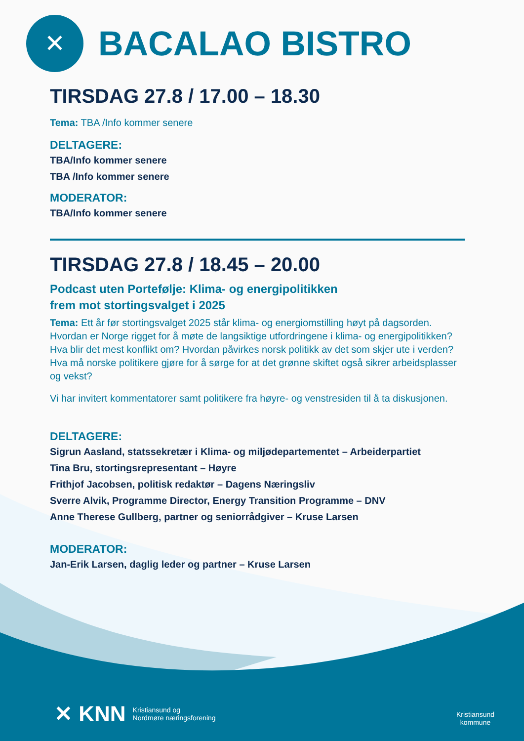✕
BACALAO BISTRO
TIRSDAG 27.8 / 17.00 – 18.30
Tema: TBA /Info kommer senere
DELTAGERE:
TBA/Info kommer senere
TBA /Info kommer senere
MODERATOR:
TBA/Info kommer senere
TIRSDAG 27.8 / 18.45 – 20.00
Podcast uten Portefølje: Klima- og energipolitikken
frem mot stortingsvalget i 2025
Tema: Ett år før stortingsvalget 2025 står klima- og energiomstilling høyt på dagsorden. Hvordan er Norge rigget for å møte de langsiktige utfordringene i klima- og energipolitikken? Hva blir det mest konflikt om? Hvordan påvirkes norsk politikk av det som skjer ute i verden? Hva må norske politikere gjøre for å sørge for at det grønne skiftet også sikrer arbeidsplasser og vekst?
Vi har invitert kommentatorer samt politikere fra høyre- og venstresiden til å ta diskusjonen.
DELTAGERE:
Sigrun Aasland, statssekretær i Klima- og miljødepartementet – Arbeiderpartiet
Tina Bru, stortingsrepresentant – Høyre
Frithjof Jacobsen, politisk redaktør – Dagens Næringsliv
Sverre Alvik, Programme Director, Energy Transition Programme – DNV
Anne Therese Gullberg, partner og seniorrådgiver – Kruse Larsen
MODERATOR:
Jan-Erik Larsen, daglig leder og partner – Kruse Larsen
✕ KNN Kristiansund og
Nordmøre næringsforening
Kristiansund
kommune